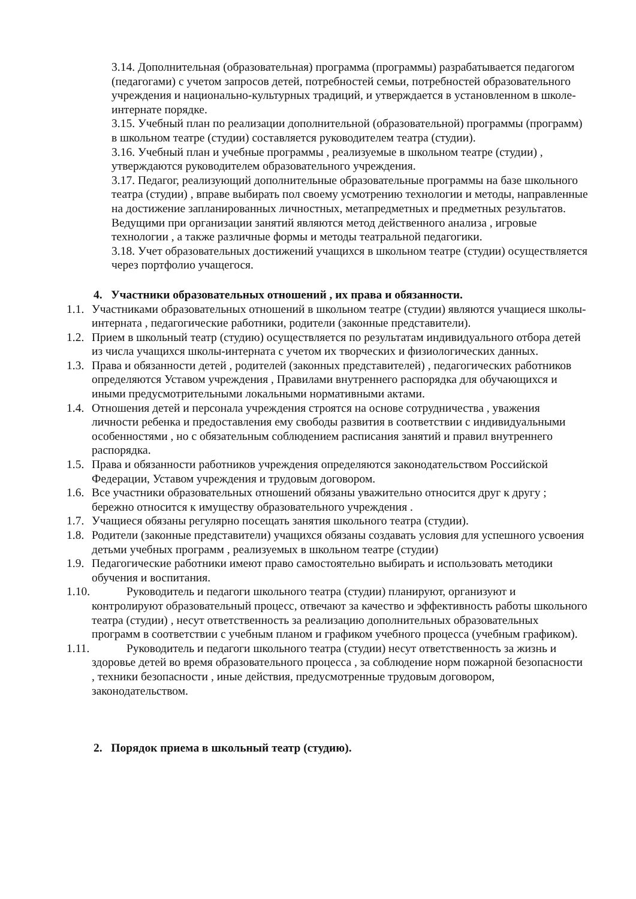3.14. Дополнительная (образовательная) программа (программы) разрабатывается педагогом (педагогами) с учетом запросов детей, потребностей семьи, потребностей образовательного учреждения и национально-культурных традиций, и утверждается в установленном в школе-интернате порядке.
3.15. Учебный план по реализации дополнительной (образовательной) программы (программ) в школьном театре (студии) составляется руководителем театра (студии).
3.16. Учебный план и учебные программы , реализуемые в школьном театре (студии) , утверждаются руководителем образовательного учреждения.
3.17. Педагог, реализующий дополнительные образовательные программы на базе школьного театра (студии) , вправе выбирать пол своему усмотрению технологии и методы, направленные на достижение запланированных личностных, метапредметных и предметных результатов. Ведущими при организации занятий являются метод действенного анализа , игровые технологии , а также различные формы и методы театральной педагогики.
3.18. Учет образовательных достижений учащихся в школьном театре (студии) осуществляется через портфолио учащегося.
4. Участники образовательных отношений , их права и обязанности.
1.1. Участниками образовательных отношений в школьном театре (студии) являются учащиеся школы-интерната , педагогические работники, родители (законные представители).
1.2. Прием в школьный театр (студию) осуществляется по результатам индивидуального отбора детей из числа учащихся школы-интерната с учетом их творческих и физиологических данных.
1.3. Права и обязанности детей , родителей (законных представителей) , педагогических работников определяются Уставом учреждения , Правилами внутреннего распорядка для обучающихся и иными предусмотрительными локальными нормативными актами.
1.4. Отношения детей и персонала учреждения строятся на основе сотрудничества , уважения личности ребенка и предоставления ему свободы развития в соответствии с индивидуальными особенностями , но с обязательным соблюдением расписания занятий и правил внутреннего распорядка.
1.5. Права и обязанности работников учреждения определяются законодательством Российской Федерации, Уставом учреждения и трудовым договором.
1.6. Все участники образовательных отношений обязаны уважительно относится друг к другу ; бережно относится к имуществу образовательного учреждения .
1.7. Учащиеся обязаны регулярно посещать занятия школьного театра (студии).
1.8. Родители (законные представители) учащихся обязаны создавать условия для успешного усвоения детьми учебных программ , реализуемых в школьном театре (студии)
1.9. Педагогические работники имеют право самостоятельно выбирать и использовать методики обучения и воспитания.
1.10. Руководитель и педагоги школьного театра (студии) планируют, организуют и контролируют образовательный процесс, отвечают за качество и эффективность работы школьного театра (студии) , несут ответственность за реализацию дополнительных образовательных программ в соответствии с учебным планом и графиком учебного процесса (учебным графиком).
1.11. Руководитель и педагоги школьного театра (студии) несут ответственность за жизнь и здоровье детей во время образовательного процесса , за соблюдение норм пожарной безопасности , техники безопасности , иные действия, предусмотренные трудовым договором, законодательством.
2. Порядок приема в школьный театр (студию).